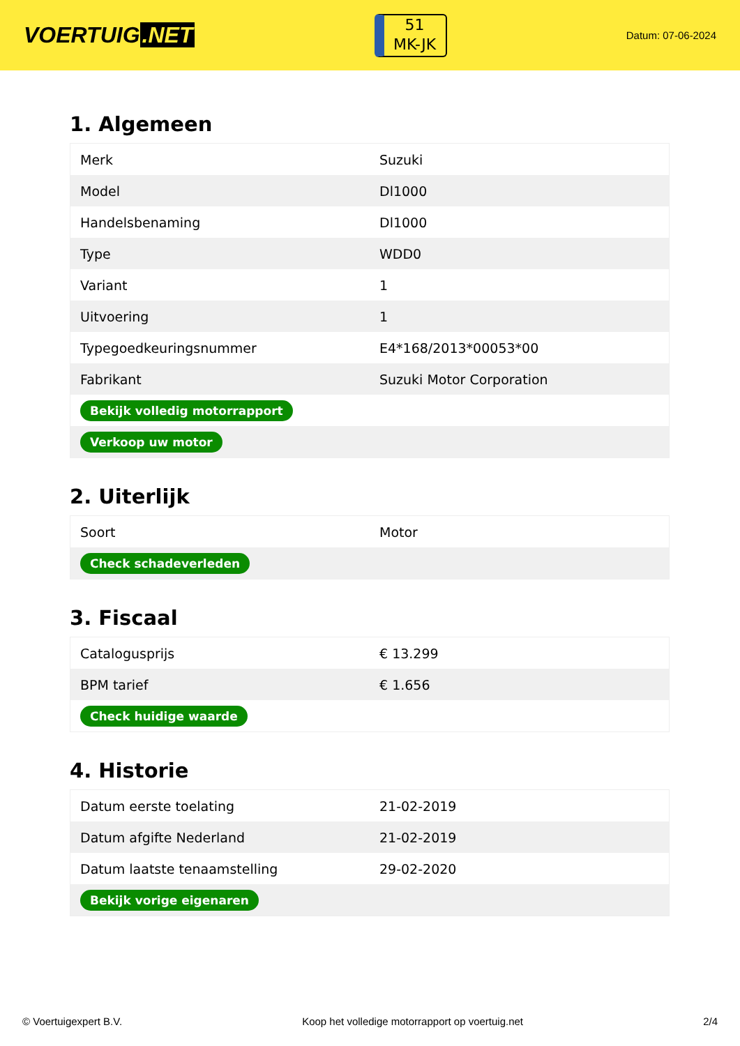VOERTUIG.NET
51
MK-JK
Datum: 07-06-2024
1. Algemeen
| Merk | Suzuki |
| Model | Dl1000 |
| Handelsbenaming | Dl1000 |
| Type | WDD0 |
| Variant | 1 |
| Uitvoering | 1 |
| Typegoedkeuringsnummer | E4*168/2013*00053*00 |
| Fabrikant | Suzuki Motor Corporation |
| Bekijk volledig motorrapport | |
| Verkoop uw motor | |
2. Uiterlijk
| Soort | Motor |
| Check schadeverleden | |
3. Fiscaal
| Catalogusprijs | € 13.299 |
| BPM tarief | € 1.656 |
| Check huidige waarde | |
4. Historie
| Datum eerste toelating | 21-02-2019 |
| Datum afgifte Nederland | 21-02-2019 |
| Datum laatste tenaamstelling | 29-02-2020 |
| Bekijk vorige eigenaren | |
© Voertuigexpert B.V. Koop het volledige motorrapport op voertuig.net 2/4